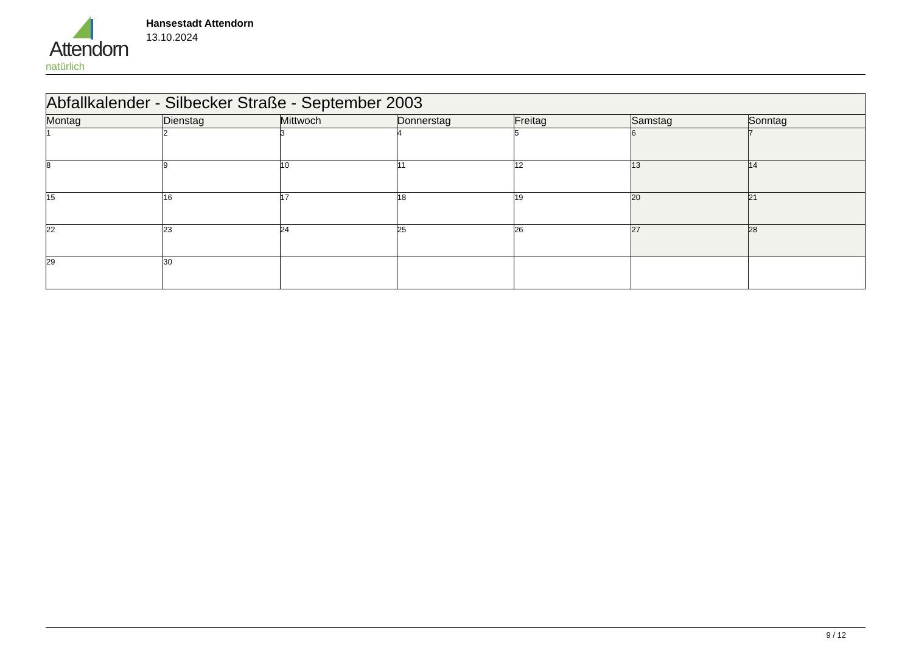Attendorn
natürlich
Hansestadt Attendorn
13.10.2024
| Abfallkalender - Silbecker Straße - September 2003 | | | | | | |
| Montag | Dienstag | Mittwoch | Donnerstag | Freitag | Samstag | Sonntag |
| 1 | 2 | 3 | 4 | 5 | 6 | 7 |
| 8 | 9 | 10 | 11 | 12 | 13 | 14 |
| 15 | 16 | 17 | 18 | 19 | 20 | 21 |
| 22 | 23 | 24 | 25 | 26 | 27 | 28 |
| 29 | 30 | | | | | |
9 / 12